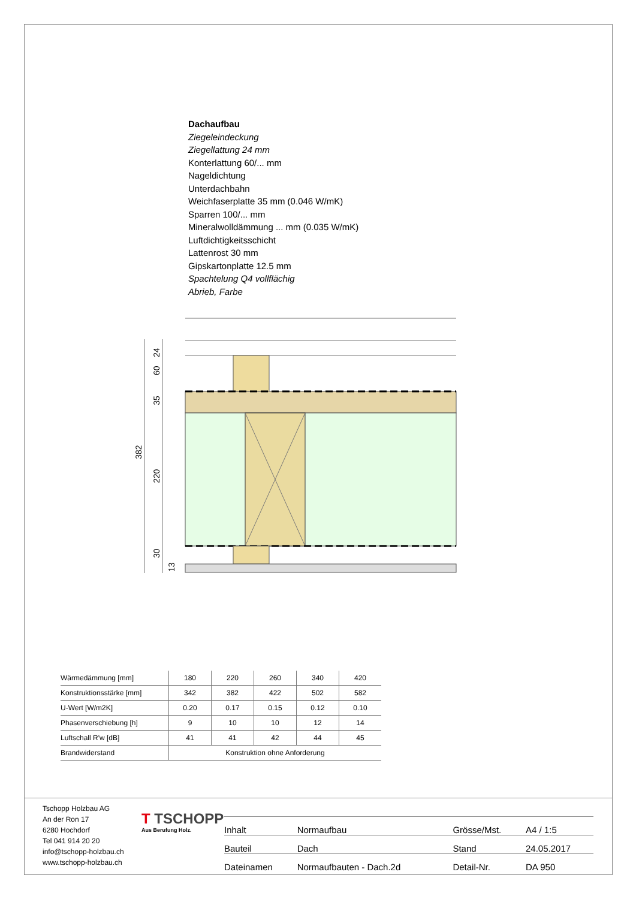Dachaufbau
Ziegeleindeckung
Ziegellattung 24 mm
Konterlattung 60/... mm
Nageldichtung
Unterdachbahn
Weichfaserplatte 35 mm (0.046 W/mK)
Sparren 100/... mm
Mineralwolldämmung ... mm (0.035 W/mK)
Luftdichtigkeitsschicht
Lattenrost 30 mm
Gipskartonplatte 12.5 mm
Spachtelung Q4 vollflächig
Abrieb, Farbe
24
60
35
220
30
13
382
| Wärmedämmung [mm] | 180 | 220 | 260 | 340 | 420 |
| Konstruktionsstärke [mm] | 342 | 382 | 422 | 502 | 582 |
| U-Wert [W/m2K] | 0.20 | 0.17 | 0.15 | 0.12 | 0.10 |
| Phasenverschiebung [h] | 9 | 10 | 10 | 12 | 14 |
| Luftschall R'w [dB] | 41 | 41 | 42 | 44 | 45 |
| Brandwiderstand | Konstruktion ohne Anforderung | | | | |
Tschopp Holzbau AG
An der Ron 17
6280 Hochdorf
Tel 041 914 20 20
info@tschopp-holzbau.ch
www.tschopp-holzbau.ch
T TSCHOPP
Aus Berufung Holz.
| Inhalt | Normaufbau | Grösse/Mst. | A4 / 1:5 |
| Bauteil | Dach | Stand | 24.05.2017 |
| Dateinamen | Normaufbauten - Dach.2d | Detail-Nr. | DA 950 |